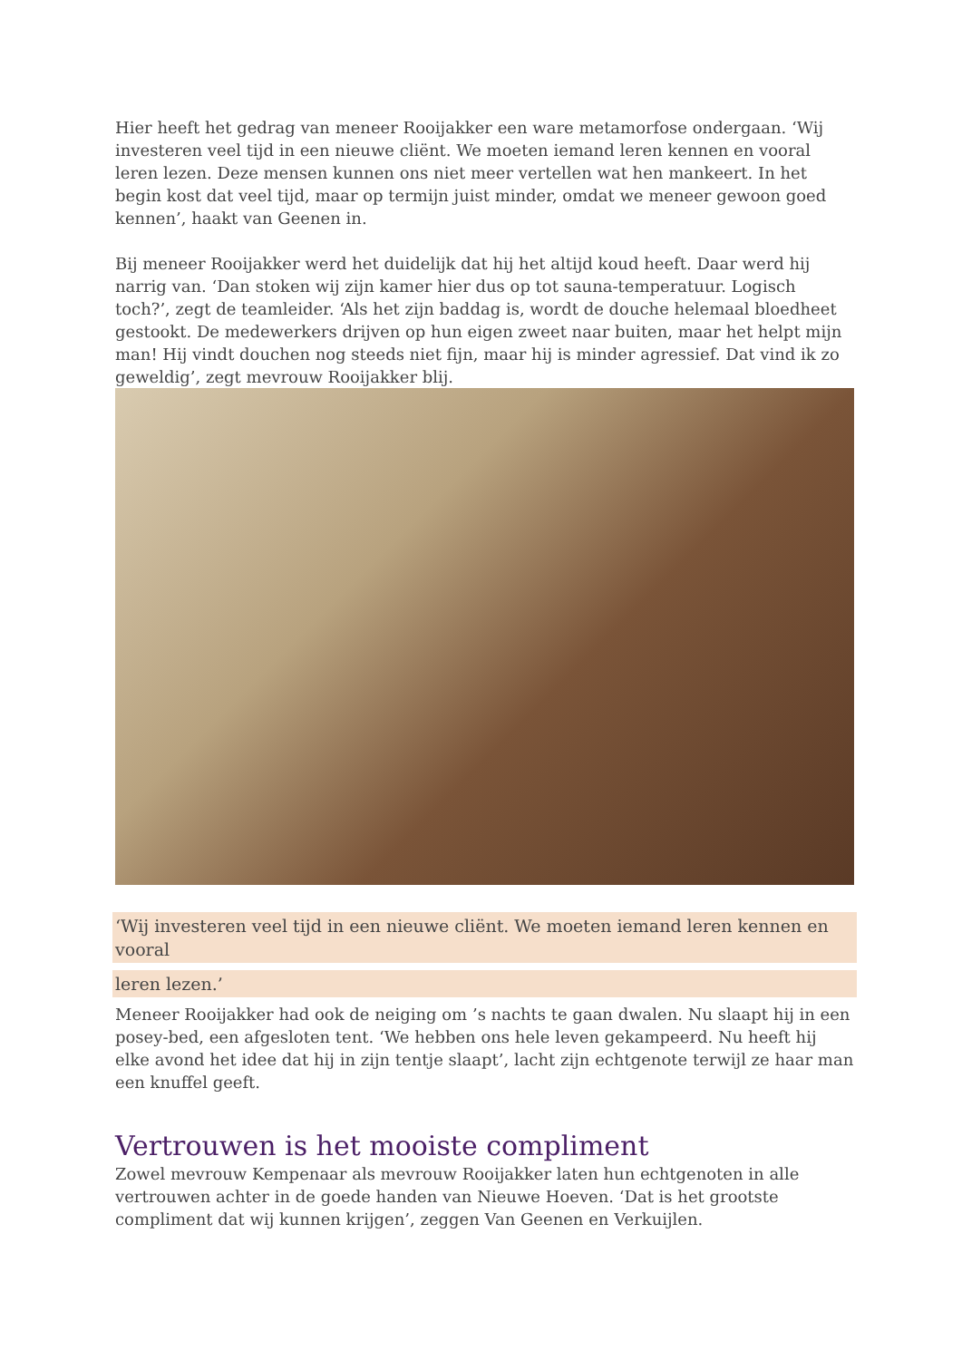Hier heeft het gedrag van meneer Rooijakker een ware metamorfose ondergaan. ‘Wij investeren veel tijd in een nieuwe cliënt. We moeten iemand leren kennen en vooral leren lezen. Deze mensen kunnen ons niet meer vertellen wat hen mankeert. In het begin kost dat veel tijd, maar op termijn juist minder, omdat we meneer gewoon goed kennen’, haakt van Geenen in.
Bij meneer Rooijakker werd het duidelijk dat hij het altijd koud heeft. Daar werd hij narrig van. ‘Dan stoken wij zijn kamer hier dus op tot sauna-temperatuur. Logisch toch?’, zegt de teamleider. ‘Als het zijn baddag is, wordt de douche helemaal bloedheet gestookt. De medewerkers drijven op hun eigen zweet naar buiten, maar het helpt mijn man! Hij vindt douchen nog steeds niet fijn, maar hij is minder agressief. Dat vind ik zo geweldig’, zegt mevrouw Rooijakker blij.
‘Wij investeren veel tijd in een nieuwe cliënt. We moeten iemand leren kennen en vooral
leren lezen.’
Meneer Rooijakker had ook de neiging om ’s nachts te gaan dwalen. Nu slaapt hij in een posey-bed, een afgesloten tent. ‘We hebben ons hele leven gekampeerd. Nu heeft hij elke avond het idee dat hij in zijn tentje slaapt’, lacht zijn echtgenote terwijl ze haar man een knuffel geeft.
Vertrouwen is het mooiste compliment
Zowel mevrouw Kempenaar als mevrouw Rooijakker laten hun echtgenoten in alle vertrouwen achter in de goede handen van Nieuwe Hoeven. ‘Dat is het grootste compliment dat wij kunnen krijgen’, zeggen Van Geenen en Verkuijlen.